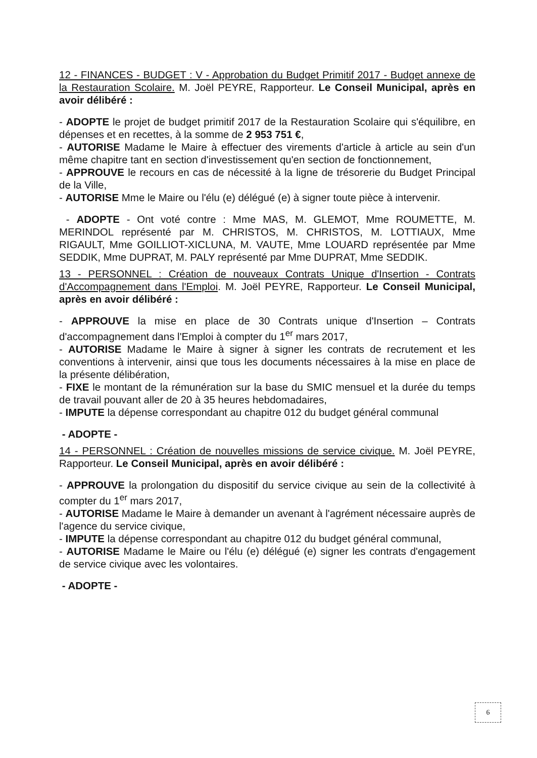12 - FINANCES - BUDGET : V - Approbation du Budget Primitif 2017 - Budget annexe de la Restauration Scolaire. M. Joël PEYRE, Rapporteur. Le Conseil Municipal, après en avoir délibéré :
- ADOPTE le projet de budget primitif 2017 de la Restauration Scolaire qui s'équilibre, en dépenses et en recettes, à la somme de 2 953 751 €,
- AUTORISE Madame le Maire à effectuer des virements d'article à article au sein d'un même chapitre tant en section d'investissement qu'en section de fonctionnement,
- APPROUVE le recours en cas de nécessité à la ligne de trésorerie du Budget Principal de la Ville,
- AUTORISE Mme le Maire ou l'élu (e) délégué (e) à signer toute pièce à intervenir.
- ADOPTE - Ont voté contre : Mme MAS, M. GLEMOT, Mme ROUMETTE, M. MERINDOL représenté par M. CHRISTOS, M. CHRISTOS, M. LOTTIAUX, Mme RIGAULT, Mme GOILLIOT-XICLUNA, M. VAUTE, Mme LOUARD représentée par Mme SEDDIK, Mme DUPRAT, M. PALY représenté par Mme DUPRAT, Mme SEDDIK.
13 - PERSONNEL : Création de nouveaux Contrats Unique d'Insertion - Contrats d'Accompagnement dans l'Emploi. M. Joël PEYRE, Rapporteur. Le Conseil Municipal, après en avoir délibéré :
- APPROUVE la mise en place de 30 Contrats unique d'Insertion – Contrats d'accompagnement dans l'Emploi à compter du 1<sup>er</sup> mars 2017,
- AUTORISE Madame le Maire à signer à signer les contrats de recrutement et les conventions à intervenir, ainsi que tous les documents nécessaires à la mise en place de la présente délibération,
- FIXE le montant de la rémunération sur la base du SMIC mensuel et la durée du temps de travail pouvant aller de 20 à 35 heures hebdomadaires,
- IMPUTE la dépense correspondant au chapitre 012 du budget général communal
- ADOPTE -
14 - PERSONNEL : Création de nouvelles missions de service civique. M. Joël PEYRE, Rapporteur. Le Conseil Municipal, après en avoir délibéré :
- APPROUVE la prolongation du dispositif du service civique au sein de la collectivité à compter du 1<sup>er</sup> mars 2017,
- AUTORISE Madame le Maire à demander un avenant à l'agrément nécessaire auprès de l'agence du service civique,
- IMPUTE la dépense correspondant au chapitre 012 du budget général communal,
- AUTORISE Madame le Maire ou l'élu (e) délégué (e) signer les contrats d'engagement de service civique avec les volontaires.
- ADOPTE -
6